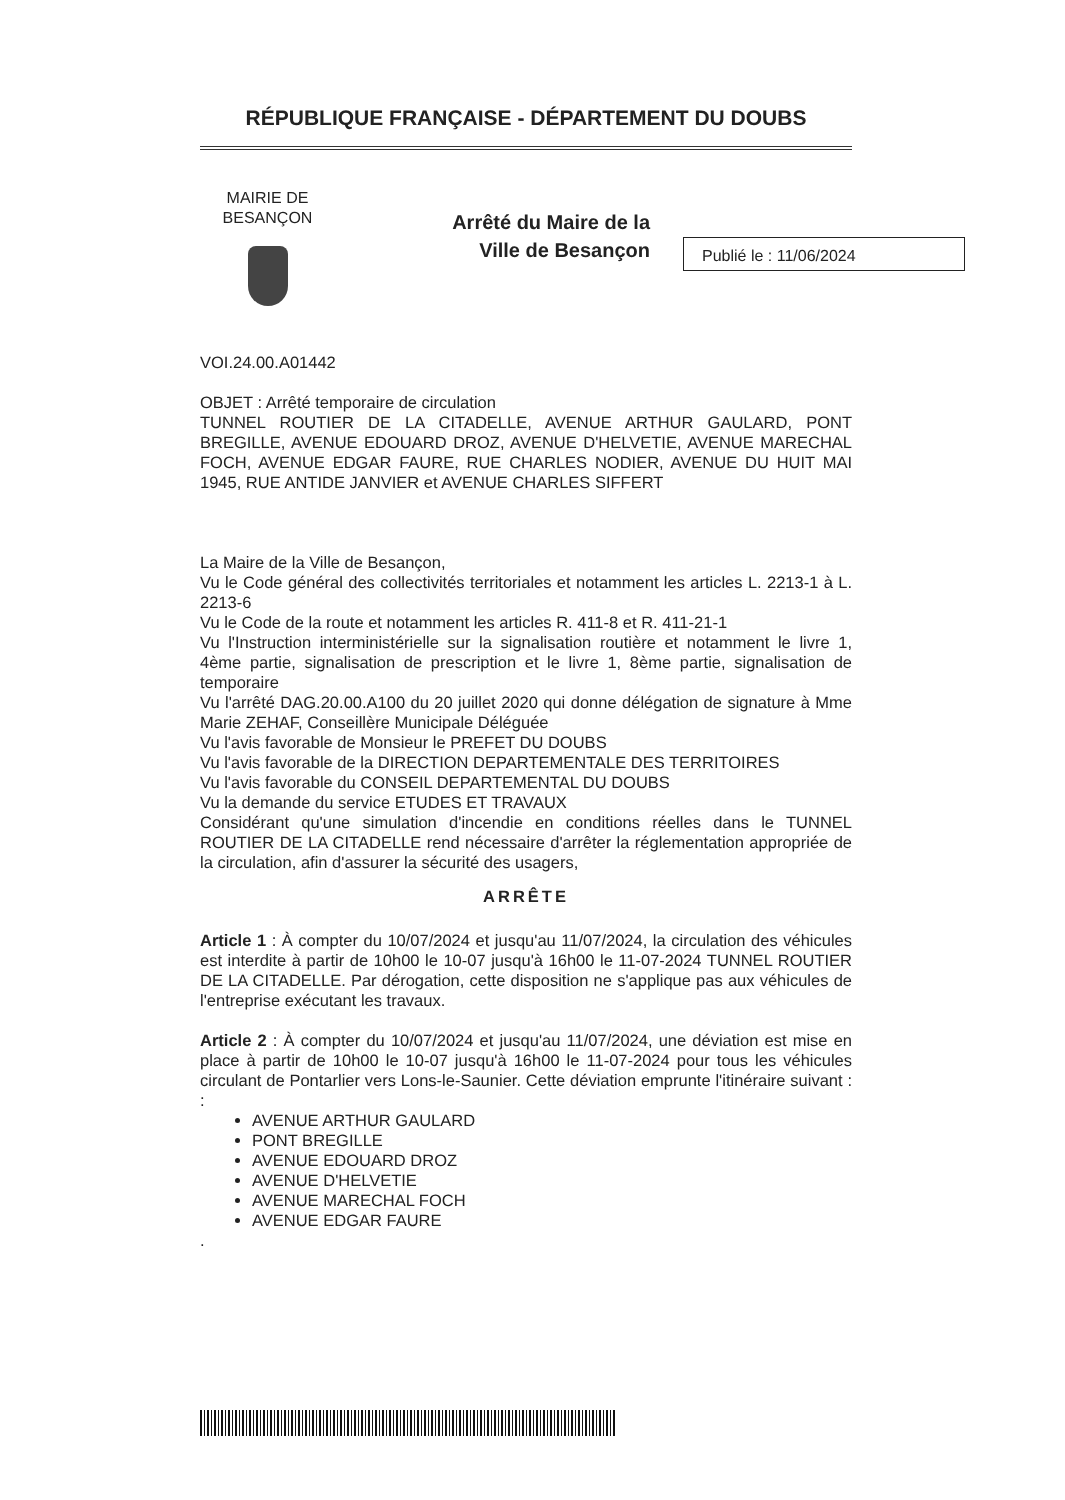RÉPUBLIQUE FRANÇAISE - DÉPARTEMENT DU DOUBS
MAIRIE DE BESANÇON
Arrêté du Maire de la Ville de Besançon
Publié le : 11/06/2024
VOI.24.00.A01442
OBJET : Arrêté temporaire de circulation
TUNNEL ROUTIER DE LA CITADELLE, AVENUE ARTHUR GAULARD, PONT BREGILLE, AVENUE EDOUARD DROZ, AVENUE D'HELVETIE, AVENUE MARECHAL FOCH, AVENUE EDGAR FAURE, RUE CHARLES NODIER, AVENUE DU HUIT MAI 1945, RUE ANTIDE JANVIER et AVENUE CHARLES SIFFERT
La Maire de la Ville de Besançon,
Vu le Code général des collectivités territoriales et notamment les articles L. 2213-1 à L. 2213-6
Vu le Code de la route et notamment les articles R. 411-8 et R. 411-21-1
Vu l'Instruction interministérielle sur la signalisation routière et notamment le livre 1, 4ème partie, signalisation de prescription et le livre 1, 8ème partie, signalisation de temporaire
Vu l'arrêté DAG.20.00.A100 du 20 juillet 2020 qui donne délégation de signature à Mme Marie ZEHAF, Conseillère Municipale Déléguée
Vu l'avis favorable de Monsieur le PREFET DU DOUBS
Vu l'avis favorable de la DIRECTION DEPARTEMENTALE DES TERRITOIRES
Vu l'avis favorable du CONSEIL DEPARTEMENTAL DU DOUBS
Vu la demande du service ETUDES ET TRAVAUX
Considérant qu'une simulation d'incendie en conditions réelles dans le TUNNEL ROUTIER DE LA CITADELLE rend nécessaire d'arrêter la réglementation appropriée de la circulation, afin d'assurer la sécurité des usagers,
ARRÊTE
Article 1 : À compter du 10/07/2024 et jusqu'au 11/07/2024, la circulation des véhicules est interdite à partir de 10h00 le 10-07 jusqu'à 16h00 le 11-07-2024 TUNNEL ROUTIER DE LA CITADELLE. Par dérogation, cette disposition ne s'applique pas aux véhicules de l'entreprise exécutant les travaux.
Article 2 : À compter du 10/07/2024 et jusqu'au 11/07/2024, une déviation est mise en place à partir de 10h00 le 10-07 jusqu'à 16h00 le 11-07-2024 pour tous les véhicules circulant de Pontarlier vers Lons-le-Saunier. Cette déviation emprunte l'itinéraire suivant : :
AVENUE ARTHUR GAULARD
PONT BREGILLE
AVENUE EDOUARD DROZ
AVENUE D'HELVETIE
AVENUE MARECHAL FOCH
AVENUE EDGAR FAURE
.